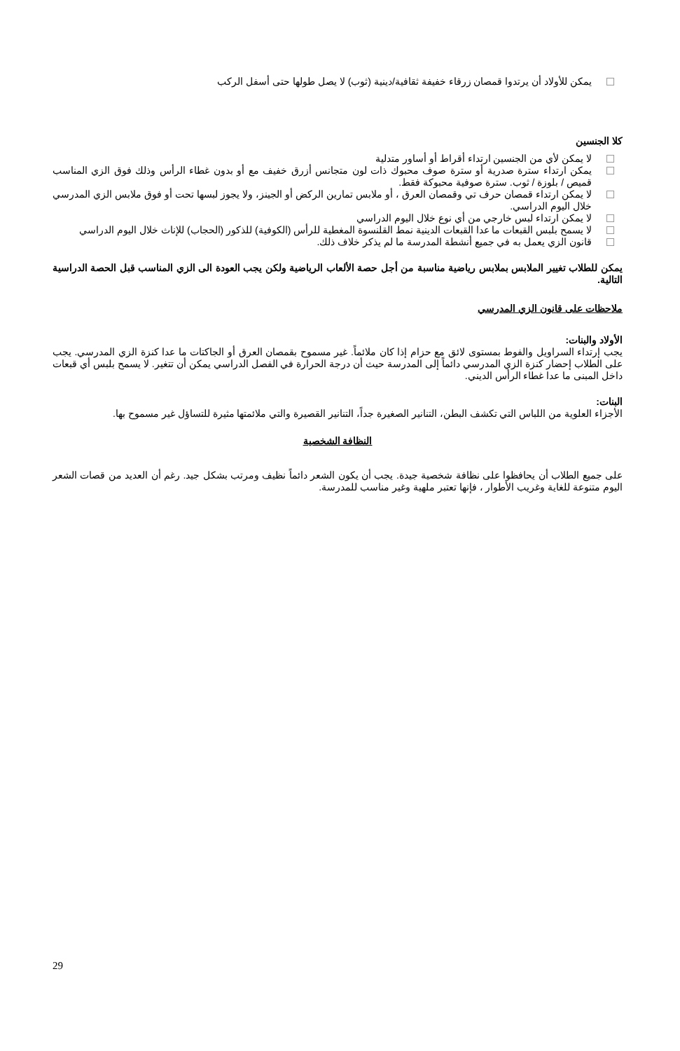يمكن للأولاد أن يرتدوا قمصان زرقاء خفيفة ثقافية/دينية (ثوب) لا يصل طولها حتى أسفل الركب
كلا الجنسين
لا يمكن لأي من الجنسين ارتداء أقراط أو أساور متدلية
يمكن ارتداء سترة صدرية أو سترة صوف محبوك ذات لون متجانس أزرق خفيف مع أو بدون غطاء الرأس وذلك فوق الزي المناسب قميص / بلوزة / ثوب. سترة صوفية محبوكة فقط.
لا يمكن ارتداء قمصان حرف تي وقمصان العرق ، أو ملابس تمارين الركض أو الجينز، ولا يجوز لبسها تحت أو فوق ملابس الزي المدرسي خلال اليوم الدراسي.
لا يمكن ارتداء لبس خارجي من أي نوع خلال اليوم الدراسي
لا يسمح بلبس القبعات ما عدا القبعات الدينية نمط القلنسوة المغطية للرأس (الكوفية) للذكور (الحجاب) للإناث خلال اليوم الدراسي
قانون الزي يعمل به في جميع أنشطة المدرسة ما لم يذكر خلاف ذلك.
يمكن للطلاب تغيير الملابس بملابس رياضية مناسبة من أجل حصة الألعاب الرياضية ولكن يجب العودة الى الزي المناسب قبل الحصة الدراسية التالية.
ملاحظات على قانون الزي المدرسي
الأولاد والبنات:
يجب إرتداء السراويل والفوط بمستوى لائق مع حزام إذا كان ملائماً. غير مسموح بقمصان العرق أو الجاكتات ما عدا كنزة الزي المدرسي. يجب على الطلاب إحضار كنزة الزي المدرسي دائماً إلى المدرسة حيث أن درجة الحرارة في الفصل الدراسي يمكن أن تتغير. لا يسمح بلبس أي قبعات داخل المبنى ما عدا غطاء الرأس الديني.
البنات:
الأجزاء العلوية من اللباس التي تكشف البطن، التنانير الصغيرة جداً، التنانير القصيرة والتي ملائمتها مثيرة للتساؤل غير مسموح بها.
النظافة الشخصية
على جميع الطلاب أن يحافظوا على نظافة شخصية جيدة. يجب أن يكون الشعر دائماً نظيف ومرتب بشكل جيد. رغم أن العديد من قصات الشعر اليوم متنوعة للغاية وغريب الأطوار ، فإنها تعتبر ملهية وغير مناسب للمدرسة.
29